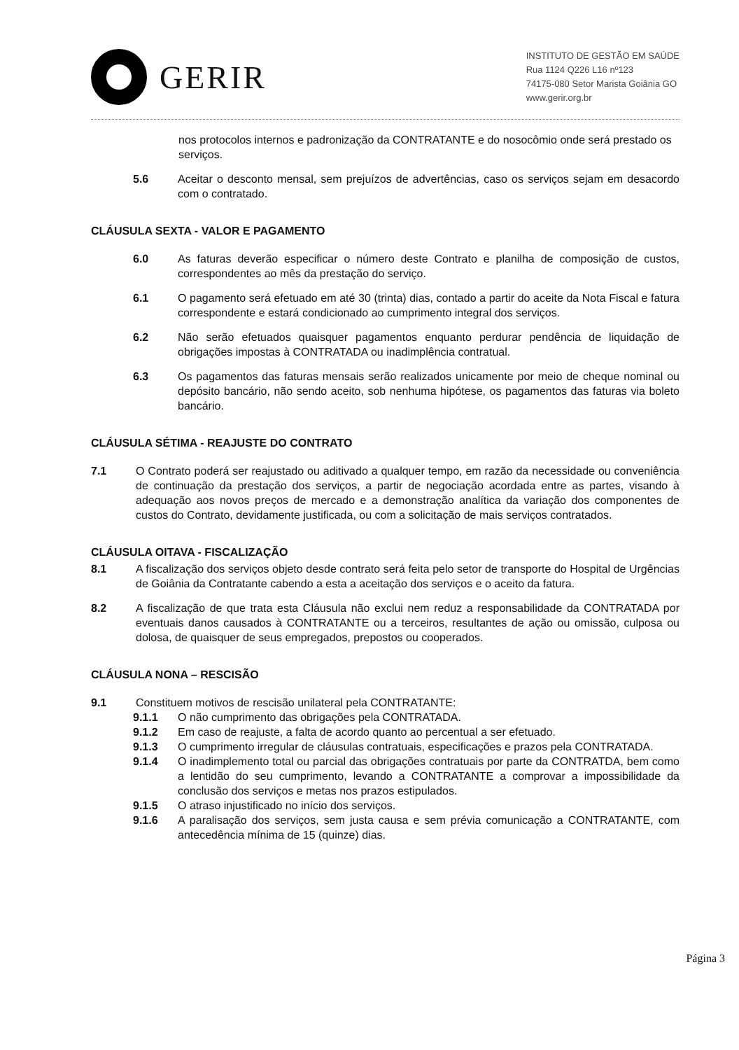GERIR
INSTITUTO DE GESTÃO EM SAÚDE
Rua 1124 Q226 L16 nº123
74175-080 Setor Marista Goiânia GO
www.gerir.org.br
nos protocolos internos e padronização da CONTRATANTE e do nosocômio onde será prestado os serviços.
5.6 Aceitar o desconto mensal, sem prejuízos de advertências, caso os serviços sejam em desacordo com o contratado.
CLÁUSULA SEXTA - VALOR E PAGAMENTO
6.0 As faturas deverão especificar o número deste Contrato e planilha de composição de custos, correspondentes ao mês da prestação do serviço.
6.1 O pagamento será efetuado em até 30 (trinta) dias, contado a partir do aceite da Nota Fiscal e fatura correspondente e estará condicionado ao cumprimento integral dos serviços.
6.2 Não serão efetuados quaisquer pagamentos enquanto perdurar pendência de liquidação de obrigações impostas à CONTRATADA ou inadimplência contratual.
6.3 Os pagamentos das faturas mensais serão realizados unicamente por meio de cheque nominal ou depósito bancário, não sendo aceito, sob nenhuma hipótese, os pagamentos das faturas via boleto bancário.
CLÁUSULA SÉTIMA - REAJUSTE DO CONTRATO
7.1 O Contrato poderá ser reajustado ou aditivado a qualquer tempo, em razão da necessidade ou conveniência de continuação da prestação dos serviços, a partir de negociação acordada entre as partes, visando à adequação aos novos preços de mercado e a demonstração analítica da variação dos componentes de custos do Contrato, devidamente justificada, ou com a solicitação de mais serviços contratados.
CLÁUSULA OITAVA - FISCALIZAÇÃO
8.1 A fiscalização dos serviços objeto desde contrato será feita pelo setor de transporte do Hospital de Urgências de Goiânia da Contratante cabendo a esta a aceitação dos serviços e o aceito da fatura.
8.2 A fiscalização de que trata esta Cláusula não exclui nem reduz a responsabilidade da CONTRATADA por eventuais danos causados à CONTRATANTE ou a terceiros, resultantes de ação ou omissão, culposa ou dolosa, de quaisquer de seus empregados, prepostos ou cooperados.
CLÁUSULA NONA – RESCISÃO
9.1 Constituem motivos de rescisão unilateral pela CONTRATANTE:
9.1.1 O não cumprimento das obrigações pela CONTRATADA.
9.1.2 Em caso de reajuste, a falta de acordo quanto ao percentual a ser efetuado.
9.1.3 O cumprimento irregular de cláusulas contratuais, especificações e prazos pela CONTRATADA.
9.1.4 O inadimplemento total ou parcial das obrigações contratuais por parte da CONTRATDA, bem como a lentidão do seu cumprimento, levando a CONTRATANTE a comprovar a impossibilidade da conclusão dos serviços e metas nos prazos estipulados.
9.1.5 O atraso injustificado no início dos serviços.
9.1.6 A paralisação dos serviços, sem justa causa e sem prévia comunicação a CONTRATANTE, com antecedência mínima de 15 (quinze) dias.
Página 3